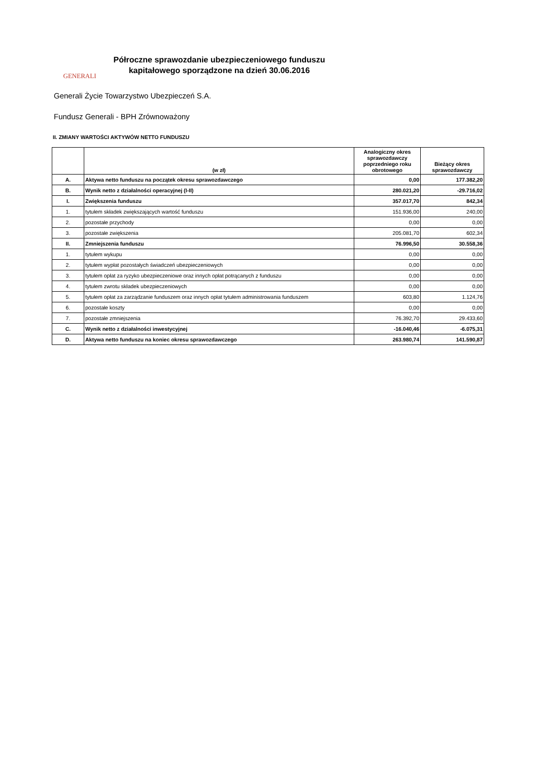GENERALI
Półroczne sprawozdanie ubezpieczeniowego funduszu kapitałowego sporządzone na dzień 30.06.2016
Generali Życie Towarzystwo Ubezpieczeń S.A.
Fundusz Generali - BPH Zrównoważony
II. ZMIANY WARTOŚCI AKTYWÓW NETTO FUNDUSZU
| | (w zł) | Analogiczny okres sprawozdawczy poprzedniego roku obrotowego | Bieżący okres sprawozdawczy |
| --- | --- | --- | --- |
| A. | Aktywa netto funduszu na początek okresu sprawozdawczego | 0,00 | 177.382,20 |
| B. | Wynik netto z działalności operacyjnej (I-II) | 280.021,20 | -29.716,02 |
| I. | Zwiększenia funduszu | 357.017,70 | 842,34 |
| 1. | tytułem składek zwiększających wartość funduszu | 151.936,00 | 240,00 |
| 2. | pozostałe przychody | 0,00 | 0,00 |
| 3. | pozostałe zwiększenia | 205.081,70 | 602,34 |
| II. | Zmniejszenia funduszu | 76.996,50 | 30.558,36 |
| 1. | tytułem wykupu | 0,00 | 0,00 |
| 2. | tytułem wypłat pozostałych świadczeń ubezpieczeniowych | 0,00 | 0,00 |
| 3. | tytułem opłat za ryzyko ubezpieczeniowe oraz innych opłat potrącanych z funduszu | 0,00 | 0,00 |
| 4. | tytułem zwrotu składek ubezpieczeniowych | 0,00 | 0,00 |
| 5. | tytułem opłat za zarządzanie funduszem oraz innych opłat tytułem administrowania funduszem | 603,80 | 1.124,76 |
| 6. | pozostałe koszty | 0,00 | 0,00 |
| 7. | pozostałe zmniejszenia | 76.392,70 | 29.433,60 |
| C. | Wynik netto z działalności inwestycyjnej | -16.040,46 | -6.075,31 |
| D. | Aktywa netto funduszu na koniec okresu sprawozdawczego | 263.980,74 | 141.590,87 |